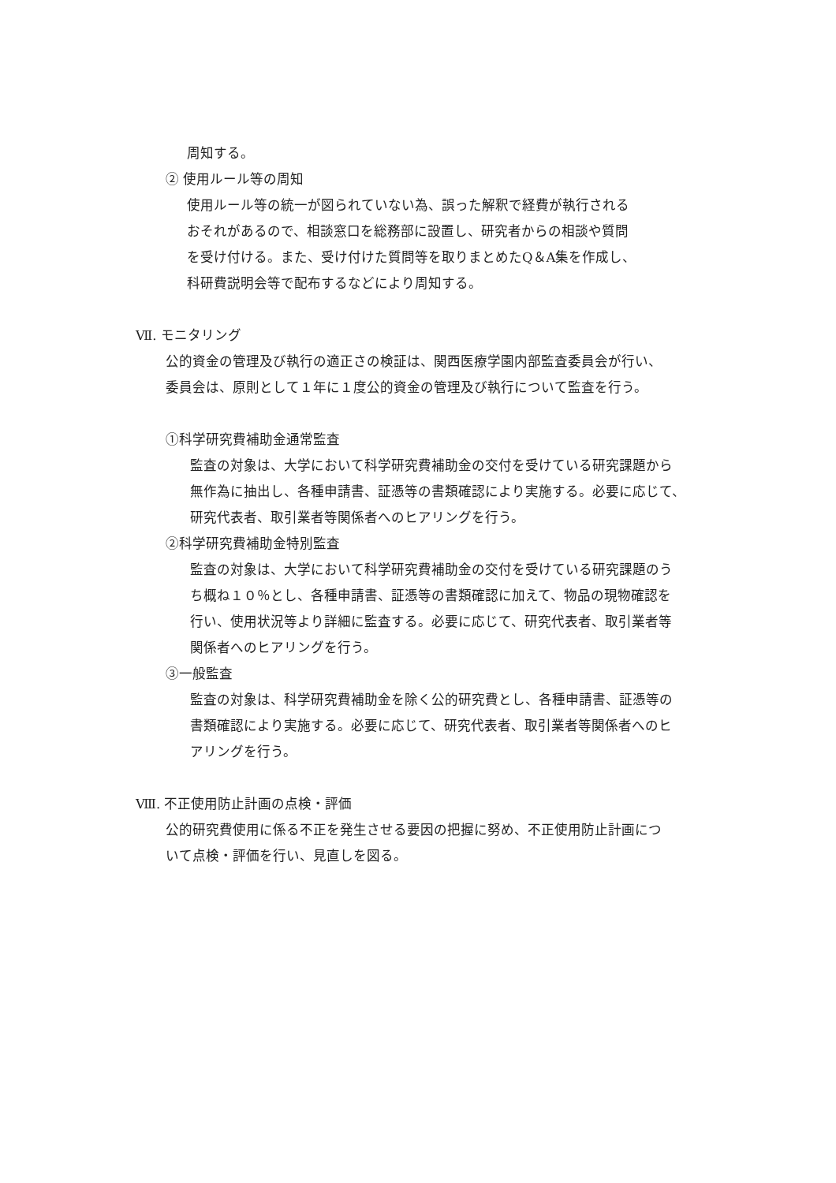周知する。
② 使用ルール等の周知
使用ルール等の統一が図られていない為、誤った解釈で経費が執行される
おそれがあるので、相談窓口を総務部に設置し、研究者からの相談や質問
を受け付ける。また、受け付けた質問等を取りまとめたQ＆A集を作成し、
科研費説明会等で配布するなどにより周知する。
Ⅶ. モニタリング
公的資金の管理及び執行の適正さの検証は、関西医療学園内部監査委員会が行い、
委員会は、原則として１年に１度公的資金の管理及び執行について監査を行う。
①科学研究費補助金通常監査
監査の対象は、大学において科学研究費補助金の交付を受けている研究課題から
無作為に抽出し、各種申請書、証憑等の書類確認により実施する。必要に応じて、
研究代表者、取引業者等関係者へのヒアリングを行う。
②科学研究費補助金特別監査
監査の対象は、大学において科学研究費補助金の交付を受けている研究課題のう
ち概ね１０％とし、各種申請書、証憑等の書類確認に加えて、物品の現物確認を
行い、使用状況等より詳細に監査する。必要に応じて、研究代表者、取引業者等
関係者へのヒアリングを行う。
③一般監査
監査の対象は、科学研究費補助金を除く公的研究費とし、各種申請書、証憑等の
書類確認により実施する。必要に応じて、研究代表者、取引業者等関係者へのヒ
アリングを行う。
Ⅷ. 不正使用防止計画の点検・評価
公的研究費使用に係る不正を発生させる要因の把握に努め、不正使用防止計画につ
いて点検・評価を行い、見直しを図る。